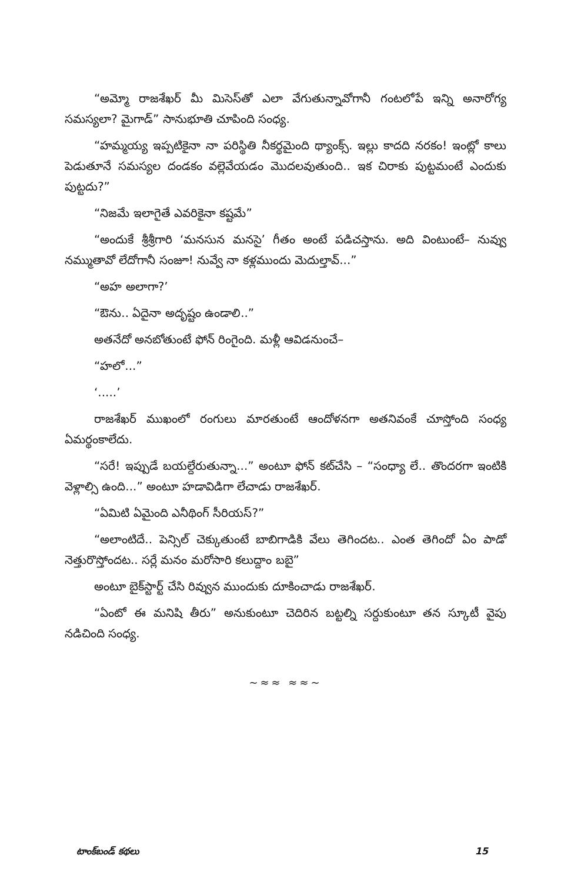“అమ్మో రాజశేఖర్ మీ మిసెస్‌తో ఎలా వేగుతున్నావోగానీ గంటలోపే ఇన్ని అనారోగ్య సమస్యలా? మైగాడ్” సానుభూతి చూపింది సంధ్య.
“హమ్మయ్య ఇప్పటికైనా నా పరిస్థితి నీకర్థమైంది థ్యాంక్స్. ఇల్లు కాదది నరకం! ఇంట్లో కాలు పెడుతూనే సమస్యల దండకం వల్లెవేయడం మొదలవుతుంది.. ఇక చిరాకు పుట్టమంటే ఎందుకు పుట్టదు?”
“నిజమే ఇలాగైతే ఎవరికైనా కష్టమే”
“అందుకే శ్రీశ్రీగారి ‘మనసున మనసై’ గీతం అంటే పడిచస్తాను. అది వింటుంటే– నువ్వు నమ్ముతావో లేదోగానీ సంజూ! నువ్వే నా కళ్లముందు మెదుల్తావ్...”
“అహ అలాగా?’
“ఔను.. ఏదైనా అదృష్టం ఉండాలి..”
అతనేదో అనబోతుంటే ఫోన్ రింగైంది. మళ్లీ ఆవిడనుంచే–
“హలో...”
‘.....’
రాజశేఖర్ ముఖంలో రంగులు మారతుంటే ఆందోళనగా అతనివంకే చూస్తోంది సంధ్య ఏమర్థంకాలేదు.
“సరే! ఇప్పుడే బయల్దేరుతున్నా...” అంటూ ఫోన్ కట్‌చేసి – “సంధ్యా లే.. తొందరగా ఇంటికి వెళ్లాల్సి ఉంది...” అంటూ హడావిడిగా లేచాడు రాజశేఖర్.
“ఏమిటి ఏమైంది ఎనీథింగ్ సీరియస్?”
“అలాంటిదే.. పెన్సిల్ చెక్కుతుంటే బాబిగాడికి వేలు తెగిందట.. ఎంత తెగిందో ఏం పాడో నెత్తురొస్తోందట.. సర్లే మనం మరోసారి కలుద్దాం బబై”
అంటూ బైక్‌స్టార్ట్ చేసి రివ్వున ముందుకు దూకించాడు రాజశేఖర్.
“ఏంటో ఈ మనిషి తీరు” అనుకుంటూ చెదిరిన బట్టల్ని సర్దుకుంటూ తన స్కూటీ వైపు నడిచింది సంధ్య.
~≈≈ ≈≈~
టాంక్‌బండ్ కథలు 15